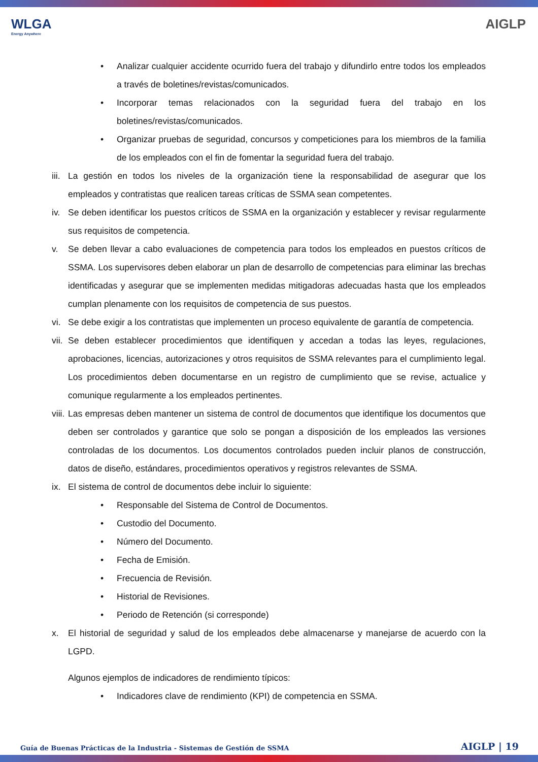WLGA
Energy Anywhere
AIGLP
• Analizar cualquier accidente ocurrido fuera del trabajo y difundirlo entre todos los empleados a través de boletines/revistas/comunicados.
• Incorporar temas relacionados con la seguridad fuera del trabajo en los boletines/revistas/comunicados.
• Organizar pruebas de seguridad, concursos y competiciones para los miembros de la familia de los empleados con el fin de fomentar la seguridad fuera del trabajo.
iii.
La gestión en todos los niveles de la organización tiene la responsabilidad de asegurar que los empleados y contratistas que realicen tareas críticas de SSMA sean competentes.
iv. Se deben identificar los puestos críticos de SSMA en la organización y establecer y revisar regularmente sus requisitos de competencia.
v. Se deben llevar a cabo evaluaciones de competencia para todos los empleados en puestos críticos de SSMA. Los supervisores deben elaborar un plan de desarrollo de competencias para eliminar las brechas identificadas y asegurar que se implementen medidas mitigadoras adecuadas hasta que los empleados cumplan plenamente con los requisitos de competencia de sus puestos.
vi. Se debe exigir a los contratistas que implementen un proceso equivalente de garantía de competencia.
vii.
Se deben establecer procedimientos que identifiquen y accedan a todas las leyes, regulaciones, aprobaciones, licencias, autorizaciones y otros requisitos de SSMA relevantes para el cumplimiento legal. Los procedimientos deben documentarse en un registro de cumplimiento que se revise, actualice y comunique regularmente a los empleados pertinentes.
viii.
Las empresas deben mantener un sistema de control de documentos que identifique los documentos que deben ser controlados y garantice que solo se pongan a disposición de los empleados las versiones controladas de los documentos. Los documentos controlados pueden incluir planos de construcción, datos de diseño, estándares, procedimientos operativos y registros relevantes de SSMA.
ix. El sistema de control de documentos debe incluir lo siguiente:
• Responsable del Sistema de Control de Documentos.
• Custodio del Documento.
• Número del Documento.
• Fecha de Emisión.
• Frecuencia de Revisión.
• Historial de Revisiones.
• Periodo de Retención (si corresponde)
x. El historial de seguridad y salud de los empleados debe almacenarse y manejarse de acuerdo con la LGPD.
Algunos ejemplos de indicadores de rendimiento típicos:
• Indicadores clave de rendimiento (KPI) de competencia en SSMA.
Guía de Buenas Prácticas de la Industria - Sistemas de Gestión de SSMA AIGLP | 19